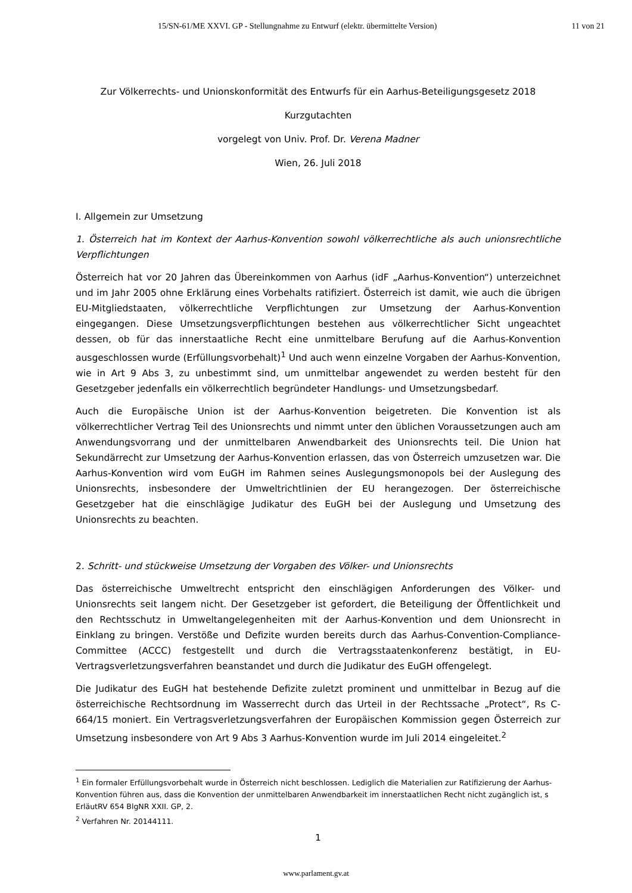15/SN-61/ME XXVI. GP - Stellungnahme zu Entwurf (elektr. übermittelte Version) 11 von 21
Zur Völkerrechts- und Unionskonformität des Entwurfs für ein Aarhus-Beteiligungsgesetz 2018
Kurzgutachten
vorgelegt von Univ. Prof. Dr. Verena Madner
Wien, 26. Juli 2018
I. Allgemein zur Umsetzung
1. Österreich hat im Kontext der Aarhus-Konvention sowohl völkerrechtliche als auch unionsrechtliche Verpflichtungen
Österreich hat vor 20 Jahren das Übereinkommen von Aarhus (idF „Aarhus-Konvention“) unterzeichnet und im Jahr 2005 ohne Erklärung eines Vorbehalts ratifiziert. Österreich ist damit, wie auch die übrigen EU-Mitgliedstaaten, völkerrechtliche Verpflichtungen zur Umsetzung der Aarhus-Konvention eingegangen. Diese Umsetzungsverpflichtungen bestehen aus völkerrechtlicher Sicht ungeachtet dessen, ob für das innerstaatliche Recht eine unmittelbare Berufung auf die Aarhus-Konvention ausgeschlossen wurde (Erfüllungsvorbehalt)<sup>1</sup> Und auch wenn einzelne Vorgaben der Aarhus-Konvention, wie in Art 9 Abs 3, zu unbestimmt sind, um unmittelbar angewendet zu werden besteht für den Gesetzgeber jedenfalls ein völkerrechtlich begründeter Handlungs- und Umsetzungsbedarf.
Auch die Europäische Union ist der Aarhus-Konvention beigetreten. Die Konvention ist als völkerrechtlicher Vertrag Teil des Unionsrechts und nimmt unter den üblichen Voraussetzungen auch am Anwendungsvorrang und der unmittelbaren Anwendbarkeit des Unionsrechts teil. Die Union hat Sekundärrecht zur Umsetzung der Aarhus-Konvention erlassen, das von Österreich umzusetzen war. Die Aarhus-Konvention wird vom EuGH im Rahmen seines Auslegungsmonopols bei der Auslegung des Unionsrechts, insbesondere der Umweltrichtlinien der EU herangezogen. Der österreichische Gesetzgeber hat die einschlägige Judikatur des EuGH bei der Auslegung und Umsetzung des Unionsrechts zu beachten.
2. Schritt- und stückweise Umsetzung der Vorgaben des Völker- und Unionsrechts
Das österreichische Umweltrecht entspricht den einschlägigen Anforderungen des Völker- und Unionsrechts seit langem nicht. Der Gesetzgeber ist gefordert, die Beteiligung der Öffentlichkeit und den Rechtsschutz in Umweltangelegenheiten mit der Aarhus-Konvention und dem Unionsrecht in Einklang zu bringen. Verstöße und Defizite wurden bereits durch das Aarhus-Convention-Compliance-Committee (ACCC) festgestellt und durch die Vertragsstaatenkonferenz bestätigt, in EU-Vertragsverletzungsverfahren beanstandet und durch die Judikatur des EuGH offengelegt.
Die Judikatur des EuGH hat bestehende Defizite zuletzt prominent und unmittelbar in Bezug auf die österreichische Rechtsordnung im Wasserrecht durch das Urteil in der Rechtssache „Protect“, Rs C-664/15 moniert. Ein Vertragsverletzungsverfahren der Europäischen Kommission gegen Österreich zur Umsetzung insbesondere von Art 9 Abs 3 Aarhus-Konvention wurde im Juli 2014 eingeleitet.<sup>2</sup>
<sup>1</sup> Ein formaler Erfüllungsvorbehalt wurde in Österreich nicht beschlossen. Lediglich die Materialien zur Ratifizierung der Aarhus-Konvention führen aus, dass die Konvention der unmittelbaren Anwendbarkeit im innerstaatlichen Recht nicht zugänglich ist, s ErläutRV 654 BlgNR XXII. GP, 2.
<sup>2</sup> Verfahren Nr. 20144111.
1
www.parlament.gv.at